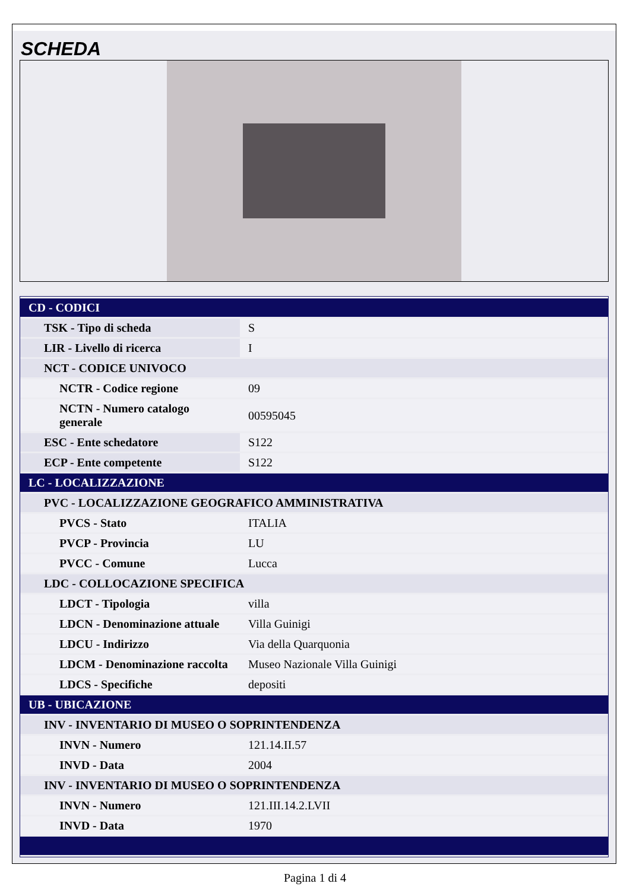SCHEDA
| CD - CODICI | |
| TSK - Tipo di scheda | S |
| LIR - Livello di ricerca | I |
| NCT - CODICE UNIVOCO | |
| NCTR - Codice regione | 09 |
| NCTN - Numero catalogo generale | 00595045 |
| ESC - Ente schedatore | S122 |
| ECP - Ente competente | S122 |
| LC - LOCALIZZAZIONE | |
| PVC - LOCALIZZAZIONE GEOGRAFICO AMMINISTRATIVA | |
| PVCS - Stato | ITALIA |
| PVCP - Provincia | LU |
| PVCC - Comune | Lucca |
| LDC - COLLOCAZIONE SPECIFICA | |
| LDCT - Tipologia | villa |
| LDCN - Denominazione attuale | Villa Guinigi |
| LDCU - Indirizzo | Via della Quarquonia |
| LDCM - Denominazione raccolta | Museo Nazionale Villa Guinigi |
| LDCS - Specifiche | depositi |
| UB - UBICAZIONE | |
| INV - INVENTARIO DI MUSEO O SOPRINTENDENZA | |
| INVN - Numero | 121.14.II.57 |
| INVD - Data | 2004 |
| INV - INVENTARIO DI MUSEO O SOPRINTENDENZA | |
| INVN - Numero | 121.III.14.2.LVII |
| INVD - Data | 1970 |
Pagina 1 di 4